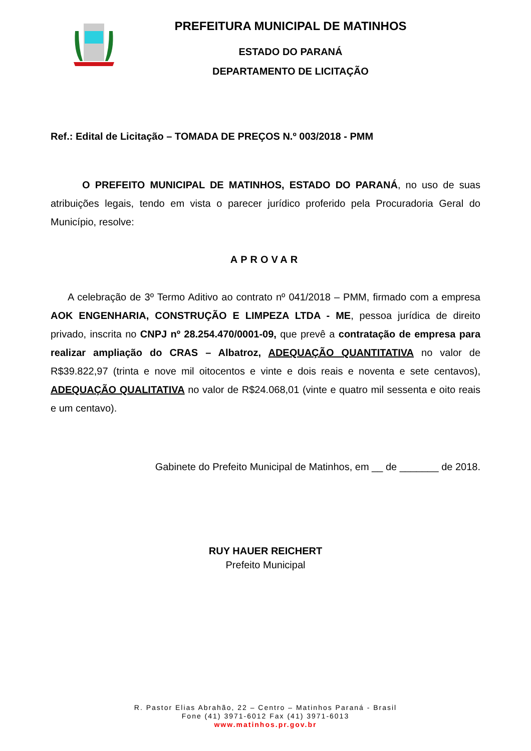PREFEITURA MUNICIPAL DE MATINHOS
ESTADO DO PARANÁ
DEPARTAMENTO DE LICITAÇÃO
Ref.: Edital de Licitação – TOMADA DE PREÇOS N.º 003/2018 - PMM
O PREFEITO MUNICIPAL DE MATINHOS, ESTADO DO PARANÁ, no uso de suas atribuições legais, tendo em vista o parecer jurídico proferido pela Procuradoria Geral do Município, resolve:
APROVAR
A celebração de 3º Termo Aditivo ao contrato nº 041/2018 – PMM, firmado com a empresa AOK ENGENHARIA, CONSTRUÇÃO E LIMPEZA LTDA - ME, pessoa jurídica de direito privado, inscrita no CNPJ nº 28.254.470/0001-09, que prevê a contratação de empresa para realizar ampliação do CRAS – Albatroz, ADEQUAÇÃO QUANTITATIVA no valor de R$39.822,97 (trinta e nove mil oitocentos e vinte e dois reais e noventa e sete centavos), ADEQUAÇÃO QUALITATIVA no valor de R$24.068,01 (vinte e quatro mil sessenta e oito reais e um centavo).
Gabinete do Prefeito Municipal de Matinhos, em __ de _______ de 2018.
RUY HAUER REICHERT
Prefeito Municipal
R. Pastor Elias Abrahão, 22 – Centro – Matinhos Paraná - Brasil
Fone (41) 3971-6012 Fax (41) 3971-6013
www.matinhos.pr.gov.br